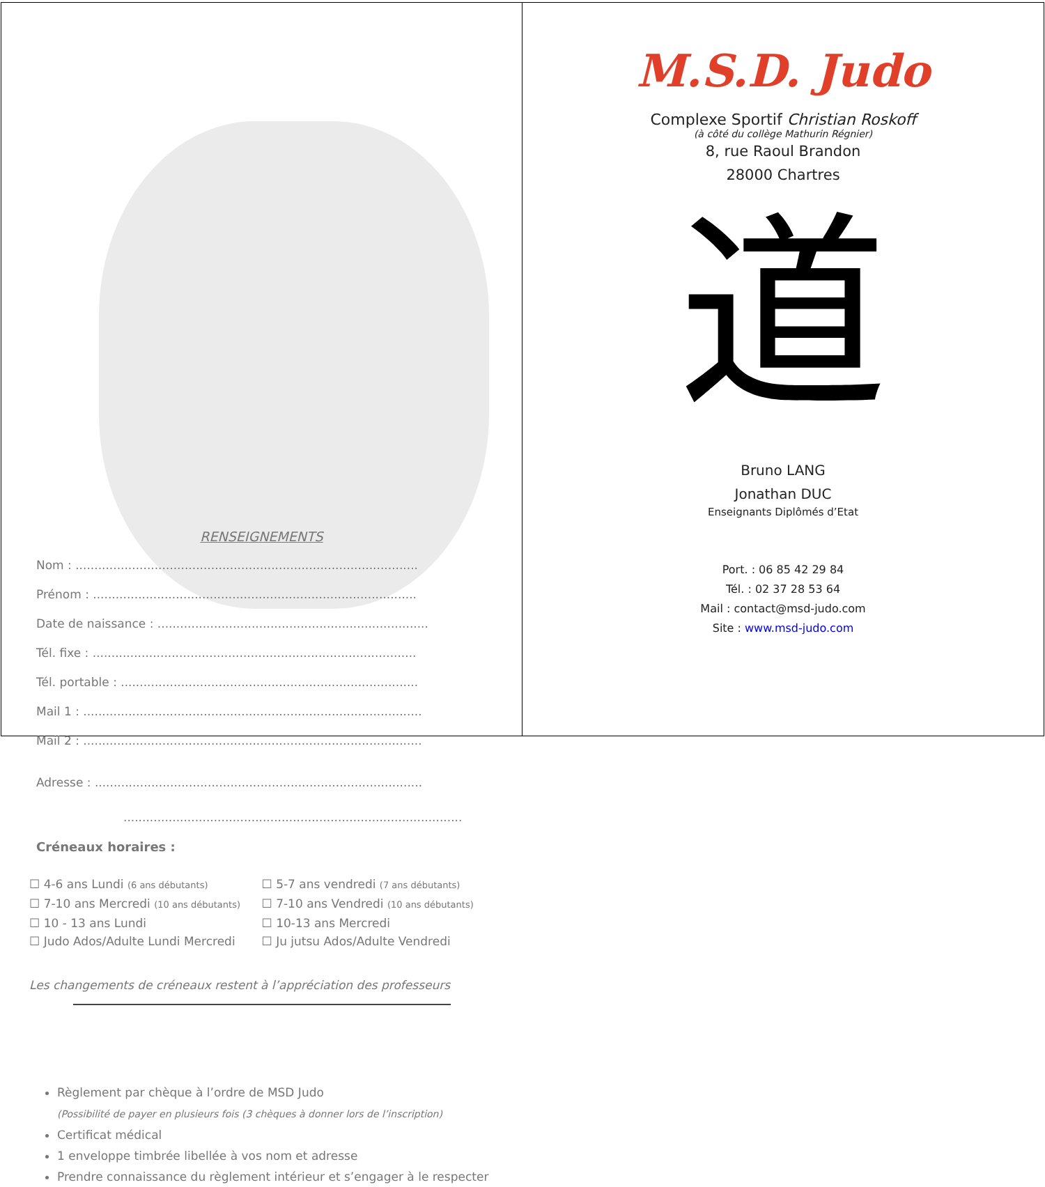RENSEIGNEMENTS
Nom : ...........................................................................................
Prénom : ......................................................................................
Date de naissance : ........................................................................
Tél. fixe : ......................................................................................
Tél. portable : ...............................................................................
Mail 1 : ..........................................................................................
Mail 2 : ..........................................................................................
Adresse : .......................................................................................
..........................................................................................
Créneaux horaires :
☐ 4-6 ans Lundi (6 ans débutants)
☐ 7-10 ans Mercredi (10 ans débutants)
☐ 10 - 13 ans Lundi
☐ Judo Ados/Adulte Lundi Mercredi
☐ 5-7 ans vendredi (7 ans débutants)
☐ 7-10 ans Vendredi (10 ans débutants)
☐ 10-13 ans Mercredi
☐ Ju jutsu Ados/Adulte Vendredi
Les changements de créneaux restent à l’appréciation des professeurs
Règlement par chèque à l’ordre de MSD Judo
(Possibilité de payer en plusieurs fois (3 chèques à donner lors de l’inscription)
Certificat médical
1 enveloppe timbrée libellée à vos nom et adresse
Prendre connaissance du règlement intérieur et s’engager à le respecter
M.S.D. Judo
Complexe Sportif Christian Roskoff
(à côté du collège Mathurin Régnier)
8, rue Raoul Brandon
28000 Chartres
道
Bruno LANG
Jonathan DUC
Enseignants Diplômés d’Etat
Port. : 06 85 42 29 84
Tél. : 02 37 28 53 64
Mail : contact@msd-judo.com
Site : www.msd-judo.com